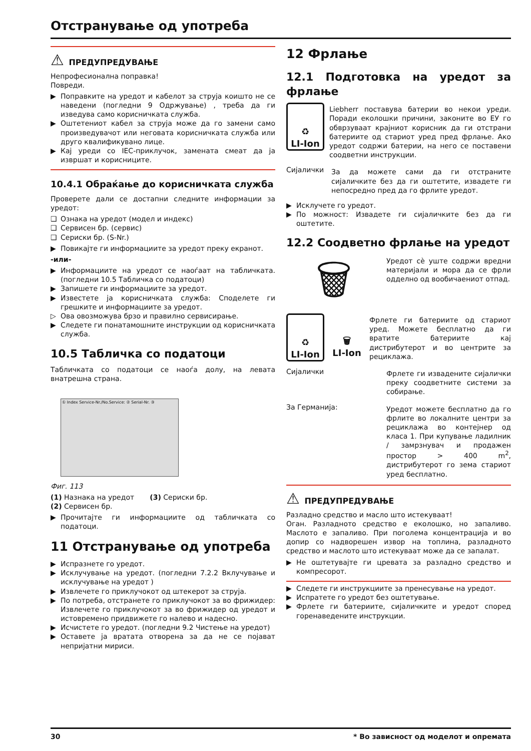Отстранување од употреба
⚠ ПРЕДУПРЕДУВАЊЕ
Непрофесионална поправка!
Повреди.
▶ Поправките на уредот и кабелот за струја коишто не се наведени (погледни 9 Одржување) , треба да ги изведува само корисничката служба.
▶ Оштетениот кабел за струја може да го замени само произведувачот или неговата корисничката служба или друго квалификувано лице.
▶ Кај уреди со IEC-приклучок, замената смеат да ја извршат и корисниците.
10.4.1 Обраќање до корисничката служба
Проверете дали се достапни следните информации за уредот:
❑ Ознака на уредот (модел и индекс)
❑ Сервисен бр. (сервис)
❑ Сериски бр. (S-Nr.)
▶ Повикајте ги информациите за уредот преку екранот.
-или-
▶ Информациите на уредот се наоѓаат на табличката. (погледни 10.5 Табличка со податоци)
▶ Запишете ги информациите за уредот.
▶ Известете ја корисничката служба: Споделете ги грешките и информациите за уредот.
▷ Ова овозможува брзо и правилно сервисирање.
▶ Следете ги понатамошните инструкции од корисничката служба.
10.5 Табличка со податоци
Табличката со податоци се наоѓа долу, на левата внатрешна страна.
① Index Service-Nr./No.Service: ② Serial-Nr. ③
Фиг. 113
(1) Назнака на уредот (3) Сериски бр.
(2) Сервисен бр.
▶ Прочитајте ги информациите од табличката со податоци.
11 Отстранување од употреба
▶ Испразнете го уредот.
▶ Исклучување на уредот. (погледни 7.2.2 Вклучување и исклучување на уредот )
▶ Извлечете го приклучокот од штекерот за струја.
▶ По потреба, отстранете го приклучокот за во фрижидер: Извлечете го приклучокот за во фрижидер од уредот и истовремено придвижете го налево и надесно.
▶ Исчистете го уредот. (погледни 9.2 Чистење на уредот)
▶ Оставете ја вратата отворена за да не се појават непријатни мириси.
12 Фрлање
12.1 Подготовка на уредот за фрлање
♻
LI-Ion
Liebherr поставува батерии во некои уреди. Поради еколошки причини, законите во ЕУ го обврзуваат крајниот корисник да ги отстрани батериите од стариот уред пред фрлање. Ако уредот содржи батерии, на него се поставени соодветни инструкции.
Сијалички
За да можете сами да ги отстраните сијаличките без да ги оштетите, извадете ги непосредно пред да го фрлите уредот.
▶ Исклучете го уредот.
▶ По можност: Извадете ги сијаличките без да ги оштетите.
12.2 Соодветно фрлање на уредот
🗑
Уредот сè уште содржи вредни материјали и мора да се фрли одделно од вообичаениот отпад.
♻
LI-Ion
🗑
LI-Ion
Фрлете ги батериите од стариот уред. Можете бесплатно да ги вратите батериите кај дистрибутерот и во центрите за рециклажа.
Сијалички
Фрлете ги извадените сијалички преку соодветните системи за собирање.
За Германија:
Уредот можете бесплатно да го фрлите во локалните центри за рециклажа во контејнер од класа 1. При купување ладилник / замрзнувач и продажен простор > 400 m<sup>2</sup>, дистрибутерот го зема стариот уред бесплатно.
⚠ ПРЕДУПРЕДУВАЊЕ
Разладно средство и масло што истекуваат!
Оган. Разладното средство е еколошко, но запаливо. Маслото е запаливо. При поголема концентрација и во допир со надворешен извор на топлина, разладното средство и маслото што истекуваат може да се запалат.
▶ Не оштетувајте ги цревата за разладно средство и компресорот.
▶ Следете ги инструкциите за пренесување на уредот.
▶ Испратете го уредот без оштетување.
▶ Фрлете ги батериите, сијаличките и уредот според горенаведените инструкции.
30 * Во зависност од моделот и опремата